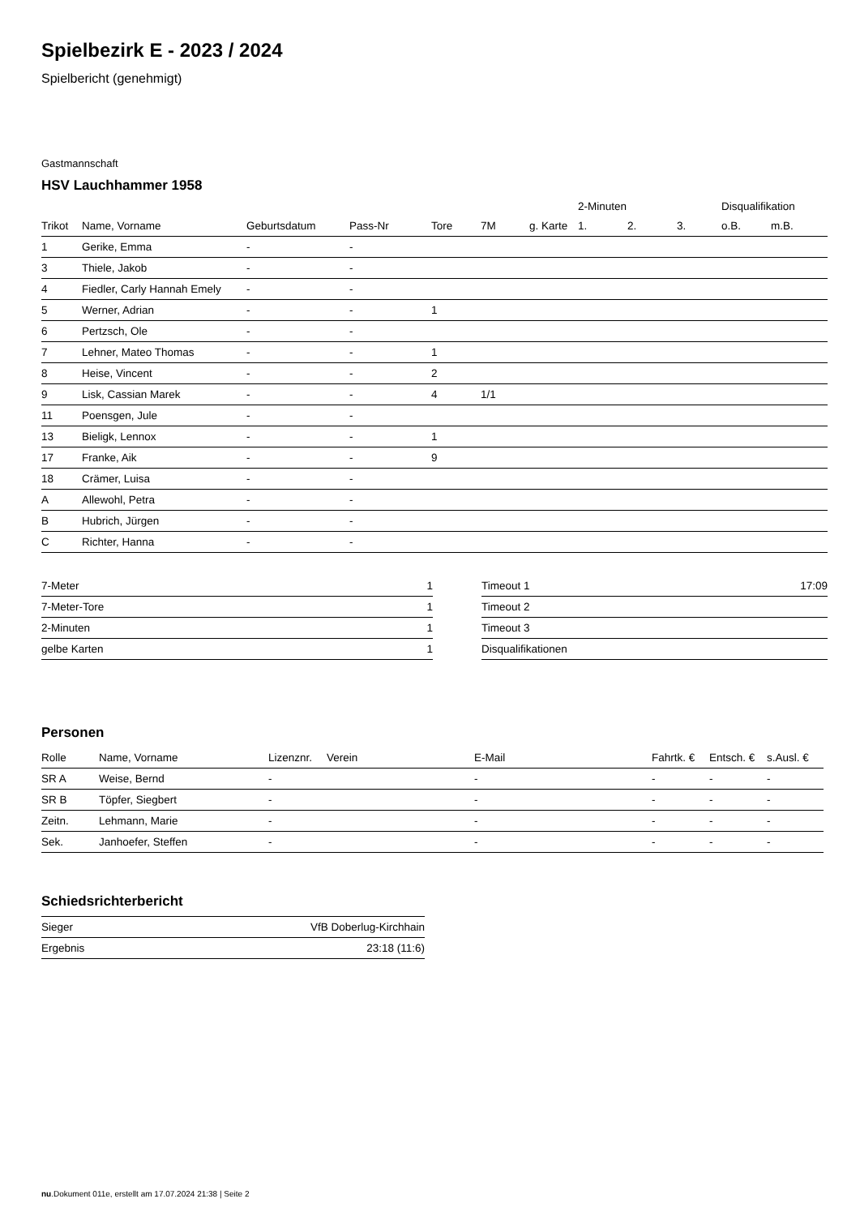Spielbezirk E - 2023 / 2024
Spielbericht (genehmigt)
Gastmannschaft
HSV Lauchhammer 1958
| | | | | | | | 2-Minuten | | | Disqualifikation | |
| --- | --- | --- | --- | --- | --- | --- | --- | --- | --- | --- | --- |
| Trikot | Name, Vorname | Geburtsdatum | Pass-Nr | Tore | 7M | g. Karte | 1. | 2. | 3. | o.B. | m.B. |
| 1 | Gerike, Emma | - | - | | | | | | | | |
| 3 | Thiele, Jakob | - | - | | | | | | | | |
| 4 | Fiedler, Carly Hannah Emely | - | - | | | | | | | | |
| 5 | Werner, Adrian | - | - | 1 | | | | | | | |
| 6 | Pertzsch, Ole | - | - | | | | | | | | |
| 7 | Lehner, Mateo Thomas | - | - | 1 | | | | | | | |
| 8 | Heise, Vincent | - | - | 2 | | | | | | | |
| 9 | Lisk, Cassian Marek | - | - | 4 | 1/1 | | | | | | |
| 11 | Poensgen, Jule | - | - | | | | | | | | |
| 13 | Bieligk, Lennox | - | - | 1 | | | | | | | |
| 17 | Franke, Aik | - | - | 9 | | | | | | | |
| 18 | Crämer, Luisa | - | - | | | | | | | | |
| A | Allewohl, Petra | - | - | | | | | | | | |
| B | Hubrich, Jürgen | - | - | | | | | | | | |
| C | Richter, Hanna | - | - | | | | | | | | |
| 7-Meter | 1 |
| 7-Meter-Tore | 1 |
| 2-Minuten | 1 |
| gelbe Karten | 1 |
| Timeout 1 | 17:09 |
| Timeout 2 | |
| Timeout 3 | |
| Disqualifikationen | |
Personen
| Rolle | Name, Vorname | Lizenznr. | Verein | E-Mail | Fahrtk. € | Entsch. € | s.Ausl. € |
| --- | --- | --- | --- | --- | --- | --- | --- |
| SR A | Weise, Bernd | - | | - | - | - | - |
| SR B | Töpfer, Siegbert | - | | - | - | - | - |
| Zeitn. | Lehmann, Marie | - | | - | - | - | - |
| Sek. | Janhoefer, Steffen | - | | - | - | - | - |
Schiedsrichterbericht
| Sieger | VfB Doberlug-Kirchhain |
| Ergebnis | 23:18 (11:6) |
nu.Dokument 011e, erstellt am 17.07.2024 21:38 | Seite 2